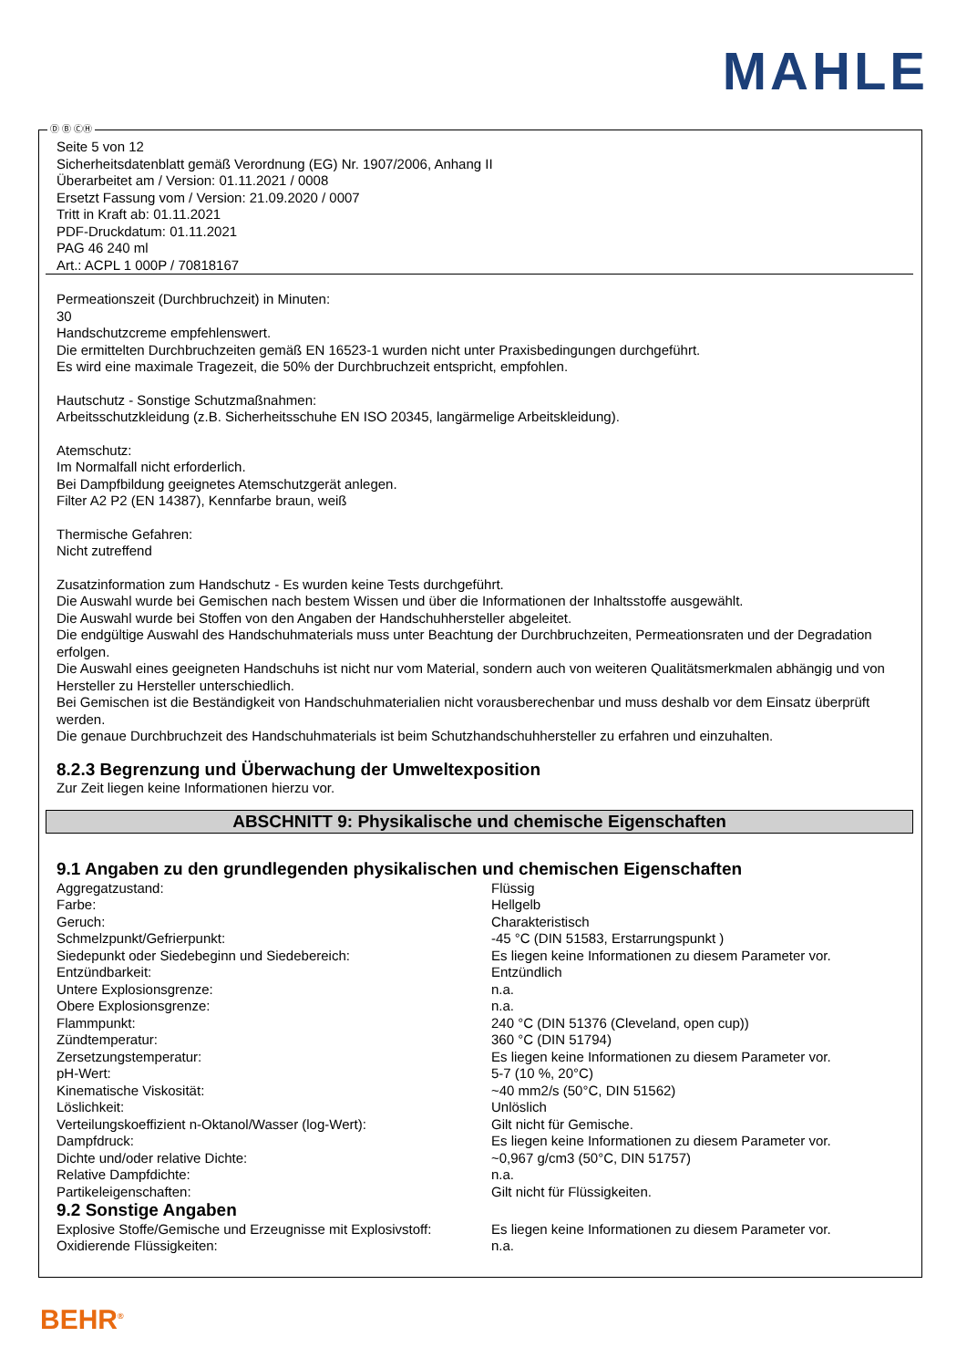MAHLE
Ⓓ Ⓑ ⒸⒽ
Seite 5 von 12
Sicherheitsdatenblatt gemäß Verordnung (EG) Nr. 1907/2006, Anhang II
Überarbeitet am / Version: 01.11.2021 / 0008
Ersetzt Fassung vom / Version: 21.09.2020 / 0007
Tritt in Kraft ab: 01.11.2021
PDF-Druckdatum: 01.11.2021
PAG 46 240 ml
Art.: ACPL 1 000P / 70818167
Permeationszeit (Durchbruchzeit) in Minuten:
30
Handschutzcreme empfehlenswert.
Die ermittelten Durchbruchzeiten gemäß EN 16523-1 wurden nicht unter Praxisbedingungen durchgeführt.
Es wird eine maximale Tragezeit, die 50% der Durchbruchzeit entspricht, empfohlen.
Hautschutz - Sonstige Schutzmaßnahmen:
Arbeitsschutzkleidung (z.B. Sicherheitsschuhe EN ISO 20345, langärmelige Arbeitskleidung).
Atemschutz:
Im Normalfall nicht erforderlich.
Bei Dampfbildung geeignetes Atemschutzgerät anlegen.
Filter A2 P2 (EN 14387), Kennfarbe braun, weiß
Thermische Gefahren:
Nicht zutreffend
Zusatzinformation zum Handschutz - Es wurden keine Tests durchgeführt.
Die Auswahl wurde bei Gemischen nach bestem Wissen und über die Informationen der Inhaltsstoffe ausgewählt.
Die Auswahl wurde bei Stoffen von den Angaben der Handschuhhersteller abgeleitet.
Die endgültige Auswahl des Handschuhmaterials muss unter Beachtung der Durchbruchzeiten, Permeationsraten und der Degradation erfolgen.
Die Auswahl eines geeigneten Handschuhs ist nicht nur vom Material, sondern auch von weiteren Qualitätsmerkmalen abhängig und von Hersteller zu Hersteller unterschiedlich.
Bei Gemischen ist die Beständigkeit von Handschuhmaterialien nicht vorausberechenbar und muss deshalb vor dem Einsatz überprüft werden.
Die genaue Durchbruchzeit des Handschuhmaterials ist beim Schutzhandschuhhersteller zu erfahren und einzuhalten.
8.2.3 Begrenzung und Überwachung der Umweltexposition
Zur Zeit liegen keine Informationen hierzu vor.
ABSCHNITT 9: Physikalische und chemische Eigenschaften
9.1 Angaben zu den grundlegenden physikalischen und chemischen Eigenschaften
| Aggregatzustand: | Flüssig |
| Farbe: | Hellgelb |
| Geruch: | Charakteristisch |
| Schmelzpunkt/Gefrierpunkt: | -45 °C (DIN 51583, Erstarrungspunkt ) |
| Siedepunkt oder Siedebeginn und Siedebereich: | Es liegen keine Informationen zu diesem Parameter vor. |
| Entzündbarkeit: | Entzündlich |
| Untere Explosionsgrenze: | n.a. |
| Obere Explosionsgrenze: | n.a. |
| Flammpunkt: | 240 °C (DIN 51376 (Cleveland, open cup)) |
| Zündtemperatur: | 360 °C (DIN 51794) |
| Zersetzungstemperatur: | Es liegen keine Informationen zu diesem Parameter vor. |
| pH-Wert: | 5-7 (10 %, 20°C) |
| Kinematische Viskosität: | ~40 mm2/s (50°C, DIN 51562) |
| Löslichkeit: | Unlöslich |
| Verteilungskoeffizient n-Oktanol/Wasser (log-Wert): | Gilt nicht für Gemische. |
| Dampfdruck: | Es liegen keine Informationen zu diesem Parameter vor. |
| Dichte und/oder relative Dichte: | ~0,967 g/cm3 (50°C, DIN 51757) |
| Relative Dampfdichte: | n.a. |
| Partikeleigenschaften: | Gilt nicht für Flüssigkeiten. |
9.2 Sonstige Angaben
| Explosive Stoffe/Gemische und Erzeugnisse mit Explosivstoff: | Es liegen keine Informationen zu diesem Parameter vor. |
| Oxidierende Flüssigkeiten: | n.a. |
BEHR<sup>®</sup>